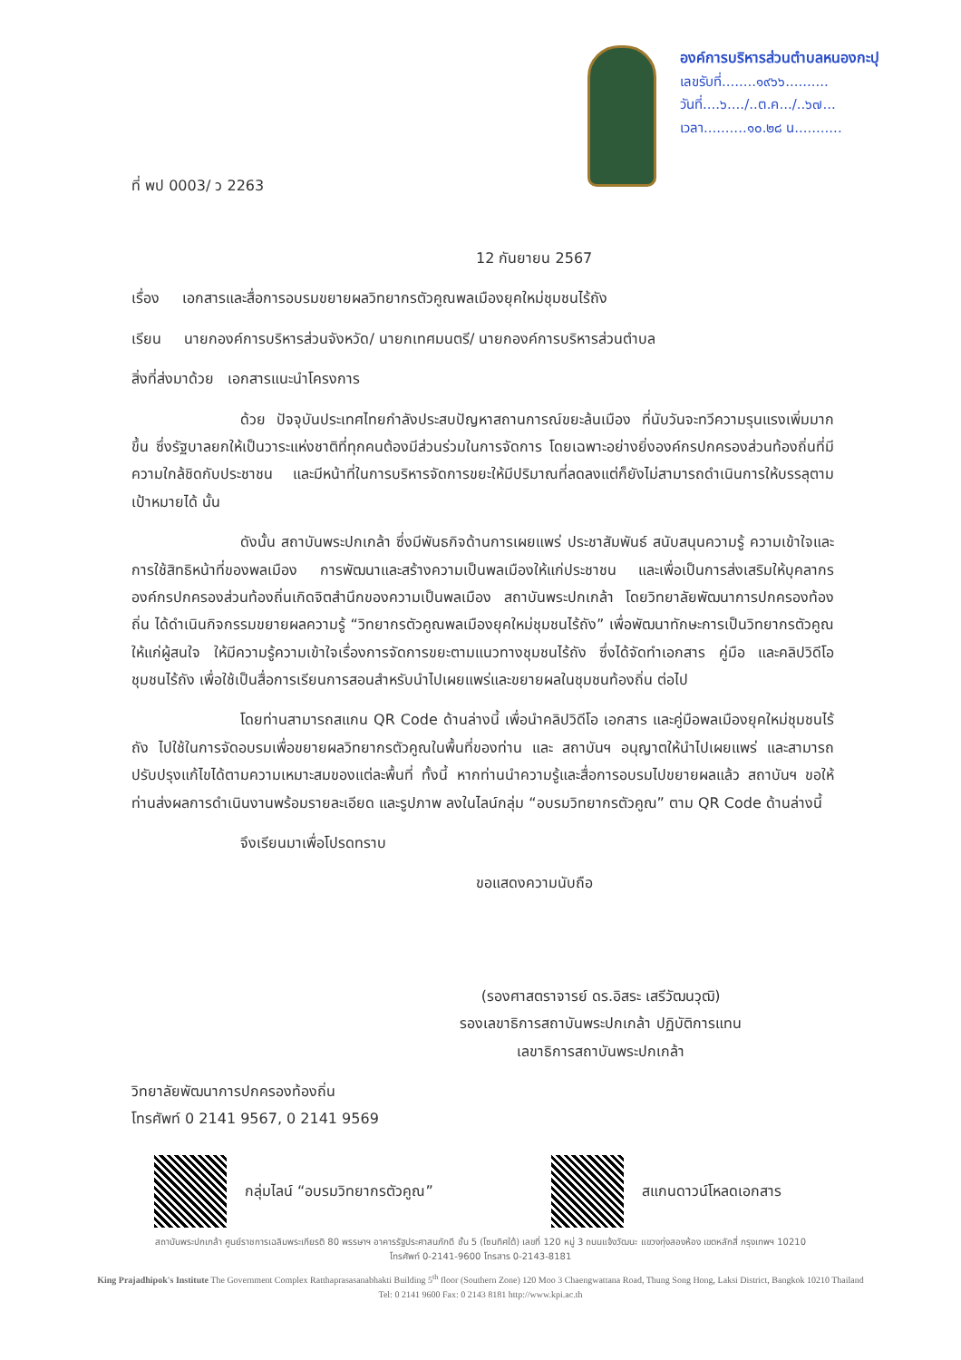ที่ พป 0003/ ว 2263
องค์การบริหารส่วนตำบลหนองกะปุ
เลขรับที่........๑๙๖๖..........
วันที่....๖..../..ต.ค.../..๖๗...
เวลา..........๑๐.๒๘ น...........
12 กันยายน 2567
เรื่อง เอกสารและสื่อการอบรมขยายผลวิทยากรตัวคูณพลเมืองยุคใหม่ชุมชนไร้ถัง
เรียน นายกองค์การบริหารส่วนจังหวัด/ นายกเทศมนตรี/ นายกองค์การบริหารส่วนตำบล
สิ่งที่ส่งมาด้วย เอกสารแนะนำโครงการ
ด้วย ปัจจุบันประเทศไทยกำลังประสบปัญหาสถานการณ์ขยะล้นเมือง ที่นับวันจะทวีความรุนแรงเพิ่มมากขึ้น ซึ่งรัฐบาลยกให้เป็นวาระแห่งชาติที่ทุกคนต้องมีส่วนร่วมในการจัดการ โดยเฉพาะอย่างยิ่งองค์กรปกครองส่วนท้องถิ่นที่มีความใกล้ชิดกับประชาชน และมีหน้าที่ในการบริหารจัดการขยะให้มีปริมาณที่ลดลงแต่ก็ยังไม่สามารถดำเนินการให้บรรลุตามเป้าหมายได้ นั้น
ดังนั้น สถาบันพระปกเกล้า ซึ่งมีพันธกิจด้านการเผยแพร่ ประชาสัมพันธ์ สนับสนุนความรู้ ความเข้าใจและการใช้สิทธิหน้าที่ของพลเมือง การพัฒนาและสร้างความเป็นพลเมืองให้แก่ประชาชน และเพื่อเป็นการส่งเสริมให้บุคลากรองค์กรปกครองส่วนท้องถิ่นเกิดจิตสำนึกของความเป็นพลเมือง สถาบันพระปกเกล้า โดยวิทยาลัยพัฒนาการปกครองท้องถิ่น ได้ดำเนินกิจกรรมขยายผลความรู้ “วิทยากรตัวคูณพลเมืองยุคใหม่ชุมชนไร้ถัง” เพื่อพัฒนาทักษะการเป็นวิทยากรตัวคูณให้แก่ผู้สนใจ ให้มีความรู้ความเข้าใจเรื่องการจัดการขยะตามแนวทางชุมชนไร้ถัง ซึ่งได้จัดทำเอกสาร คู่มือ และคลิปวิดีโอชุมชนไร้ถัง เพื่อใช้เป็นสื่อการเรียนการสอนสำหรับนำไปเผยแพร่และขยายผลในชุมชนท้องถิ่น ต่อไป
โดยท่านสามารถสแกน QR Code ด้านล่างนี้ เพื่อนำคลิปวิดีโอ เอกสาร และคู่มือพลเมืองยุคใหม่ชุมชนไร้ถัง ไปใช้ในการจัดอบรมเพื่อขยายผลวิทยากรตัวคูณในพื้นที่ของท่าน และ สถาบันฯ อนุญาตให้นำไปเผยแพร่ และสามารถปรับปรุงแก้ไขได้ตามความเหมาะสมของแต่ละพื้นที่ ทั้งนี้ หากท่านนำความรู้และสื่อการอบรมไปขยายผลแล้ว สถาบันฯ ขอให้ท่านส่งผลการดำเนินงานพร้อมรายละเอียด และรูปภาพ ลงในไลน์กลุ่ม “อบรมวิทยากรตัวคูณ” ตาม QR Code ด้านล่างนี้
จึงเรียนมาเพื่อโปรดทราบ
ขอแสดงความนับถือ
(รองศาสตราจารย์ ดร.อิสระ เสรีวัฒนวุฒิ)
รองเลขาธิการสถาบันพระปกเกล้า ปฏิบัติการแทน
เลขาธิการสถาบันพระปกเกล้า
วิทยาลัยพัฒนาการปกครองท้องถิ่น
โทรศัพท์ 0 2141 9567, 0 2141 9569
กลุ่มไลน์ “อบรมวิทยากรตัวคูณ” สแกนดาวน์โหลดเอกสาร
สถาบันพระปกเกล้า ศูนย์ราชการเฉลิมพระเกียรติ 80 พรรษาฯ อาคารรัฐประศาสนภักดี ชั้น 5 (โซนทิศใต้) เลขที่ 120 หมู่ 3 ถนนแจ้งวัฒนะ แขวงทุ่งสองห้อง เขตหลักสี่ กรุงเทพฯ 10210
โทรศัพท์ 0-2141-9600 โทรสาร 0-2143-8181
King Prajadhipok's Institute The Government Complex Ratthaprasasanabhakti Building 5<sup>th</sup> floor (Southern Zone) 120 Moo 3 Chaengwattana Road, Thung Song Hong, Laksi District, Bangkok 10210 Thailand
Tel: 0 2141 9600 Fax: 0 2143 8181 http://www.kpi.ac.th